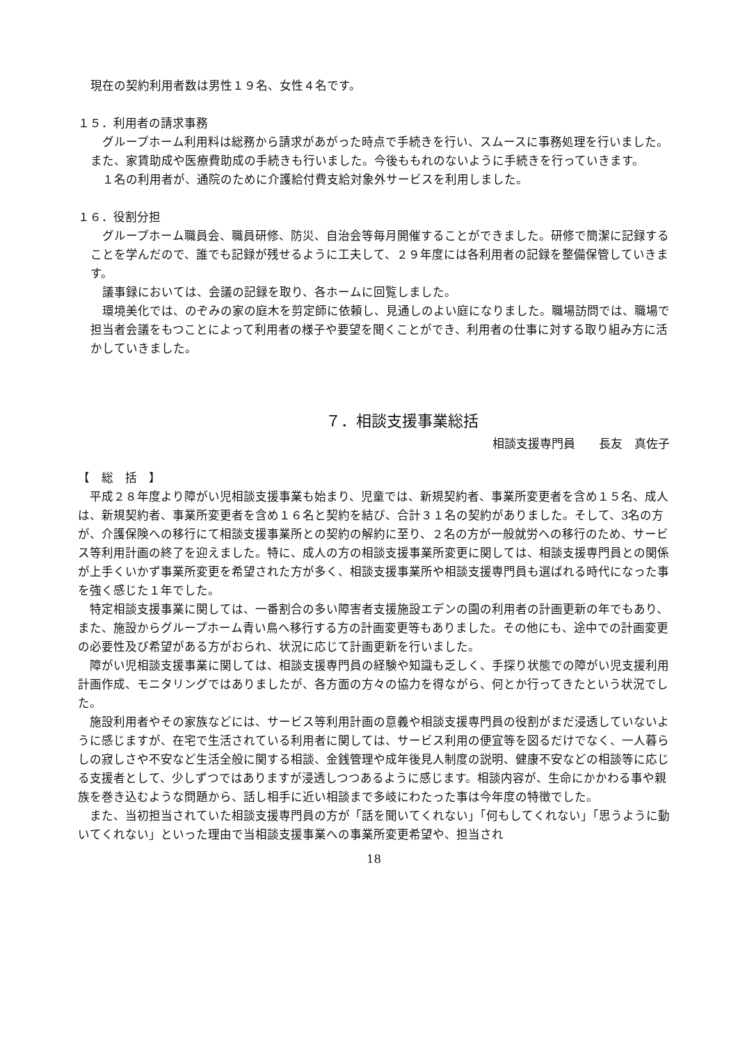現在の契約利用者数は男性１９名、女性４名です。
１５．利用者の請求事務
　グループホーム利用料は総務から請求があがった時点で手続きを行い、スムースに事務処理を行いました。また、家賃助成や医療費助成の手続きも行いました。今後ももれのないように手続きを行っていきます。
　１名の利用者が、通院のために介護給付費支給対象外サービスを利用しました。
１６．役割分担
　グループホーム職員会、職員研修、防災、自治会等毎月開催することができました。研修で簡潔に記録することを学んだので、誰でも記録が残せるように工夫して、２９年度には各利用者の記録を整備保管していきます。
　議事録においては、会議の記録を取り、各ホームに回覧しました。
　環境美化では、のぞみの家の庭木を剪定師に依頼し、見通しのよい庭になりました。職場訪問では、職場で担当者会議をもつことによって利用者の様子や要望を聞くことができ、利用者の仕事に対する取り組み方に活かしていきました。
７．相談支援事業総括
相談支援専門員　　長友　真佐子
【　総　括　】
　平成２８年度より障がい児相談支援事業も始まり、児童では、新規契約者、事業所変更者を含め１５名、成人は、新規契約者、事業所変更者を含め１６名と契約を結び、合計３１名の契約がありました。そして、3名の方が、介護保険への移行にて相談支援事業所との契約の解約に至り、２名の方が一般就労への移行のため、サービス等利用計画の終了を迎えました。特に、成人の方の相談支援事業所変更に関しては、相談支援専門員との関係が上手くいかず事業所変更を希望された方が多く、相談支援事業所や相談支援専門員も選ばれる時代になった事を強く感じた１年でした。
　特定相談支援事業に関しては、一番割合の多い障害者支援施設エデンの園の利用者の計画更新の年でもあり、また、施設からグループホーム青い鳥へ移行する方の計画変更等もありました。その他にも、途中での計画変更の必要性及び希望がある方がおられ、状況に応じて計画更新を行いました。
　障がい児相談支援事業に関しては、相談支援専門員の経験や知識も乏しく、手探り状態での障がい児支援利用計画作成、モニタリングではありましたが、各方面の方々の協力を得ながら、何とか行ってきたという状況でした。
　施設利用者やその家族などには、サービス等利用計画の意義や相談支援専門員の役割がまだ浸透していないように感じますが、在宅で生活されている利用者に関しては、サービス利用の便宜等を図るだけでなく、一人暮らしの寂しさや不安など生活全般に関する相談、金銭管理や成年後見人制度の説明、健康不安などの相談等に応じる支援者として、少しずつではありますが浸透しつつあるように感じます。相談内容が、生命にかかわる事や親族を巻き込むような問題から、話し相手に近い相談まで多岐にわたった事は今年度の特徴でした。
　また、当初担当されていた相談支援専門員の方が「話を聞いてくれない」「何もしてくれない」「思うように動いてくれない」といった理由で当相談支援事業への事業所変更希望や、担当され
18